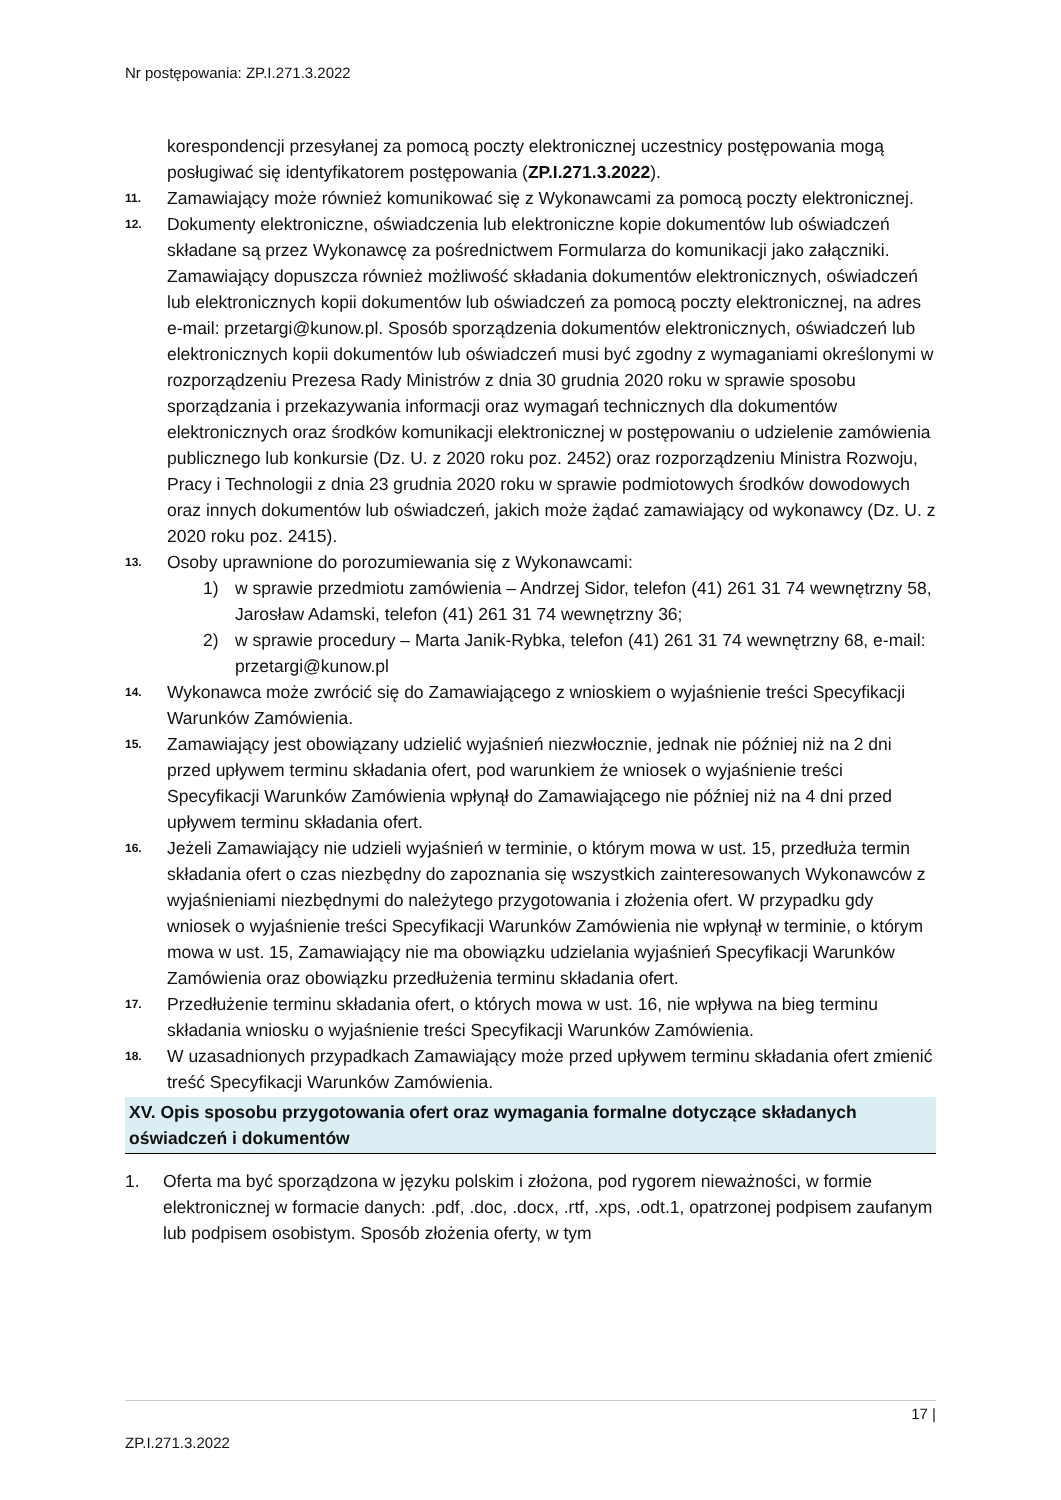Nr postępowania: ZP.I.271.3.2022
korespondencji przesyłanej za pomocą poczty elektronicznej uczestnicy postępowania mogą posługiwać się identyfikatorem postępowania (ZP.I.271.3.2022).
11.
Zamawiający może również komunikować się z Wykonawcami za pomocą poczty elektronicznej.
12.
Dokumenty elektroniczne, oświadczenia lub elektroniczne kopie dokumentów lub oświadczeń składane są przez Wykonawcę za pośrednictwem Formularza do komunikacji jako załączniki. Zamawiający dopuszcza również możliwość składania dokumentów elektronicznych, oświadczeń lub elektronicznych kopii dokumentów lub oświadczeń za pomocą poczty elektronicznej, na adres e-mail: przetargi@kunow.pl. Sposób sporządzenia dokumentów elektronicznych, oświadczeń lub elektronicznych kopii dokumentów lub oświadczeń musi być zgodny z wymaganiami określonymi w rozporządzeniu Prezesa Rady Ministrów z dnia 30 grudnia 2020 roku w sprawie sposobu sporządzania i przekazywania informacji oraz wymagań technicznych dla dokumentów elektronicznych oraz środków komunikacji elektronicznej w postępowaniu o udzielenie zamówienia publicznego lub konkursie (Dz. U. z 2020 roku poz. 2452) oraz rozporządzeniu Ministra Rozwoju, Pracy i Technologii z dnia 23 grudnia 2020 roku w sprawie podmiotowych środków dowodowych oraz innych dokumentów lub oświadczeń, jakich może żądać zamawiający od wykonawcy (Dz. U. z 2020 roku poz. 2415).
13.
Osoby uprawnione do porozumiewania się z Wykonawcami:
1) w sprawie przedmiotu zamówienia – Andrzej Sidor, telefon (41) 261 31 74 wewnętrzny 58, Jarosław Adamski, telefon (41) 261 31 74 wewnętrzny 36;
2) w sprawie procedury – Marta Janik-Rybka, telefon (41) 261 31 74 wewnętrzny 68, e-mail: przetargi@kunow.pl
14.
Wykonawca może zwrócić się do Zamawiającego z wnioskiem o wyjaśnienie treści Specyfikacji Warunków Zamówienia.
15.
Zamawiający jest obowiązany udzielić wyjaśnień niezwłocznie, jednak nie później niż na 2 dni przed upływem terminu składania ofert, pod warunkiem że wniosek o wyjaśnienie treści Specyfikacji Warunków Zamówienia wpłynął do Zamawiającego nie później niż na 4 dni przed upływem terminu składania ofert.
16.
Jeżeli Zamawiający nie udzieli wyjaśnień w terminie, o którym mowa w ust. 15, przedłuża termin składania ofert o czas niezbędny do zapoznania się wszystkich zainteresowanych Wykonawców z wyjaśnieniami niezbędnymi do należytego przygotowania i złożenia ofert. W przypadku gdy wniosek o wyjaśnienie treści Specyfikacji Warunków Zamówienia nie wpłynął w terminie, o którym mowa w ust. 15, Zamawiający nie ma obowiązku udzielania wyjaśnień Specyfikacji Warunków Zamówienia oraz obowiązku przedłużenia terminu składania ofert.
17.
Przedłużenie terminu składania ofert, o których mowa w ust. 16, nie wpływa na bieg terminu składania wniosku o wyjaśnienie treści Specyfikacji Warunków Zamówienia.
18.
W uzasadnionych przypadkach Zamawiający może przed upływem terminu składania ofert zmienić treść Specyfikacji Warunków Zamówienia.
XV. Opis sposobu przygotowania ofert oraz wymagania formalne dotyczące składanych oświadczeń i dokumentów
1. Oferta ma być sporządzona w języku polskim i złożona, pod rygorem nieważności, w formie elektronicznej w formacie danych: .pdf, .doc, .docx, .rtf, .xps, .odt.1, opatrzonej podpisem zaufanym lub podpisem osobistym. Sposób złożenia oferty, w tym
17 |
ZP.I.271.3.2022